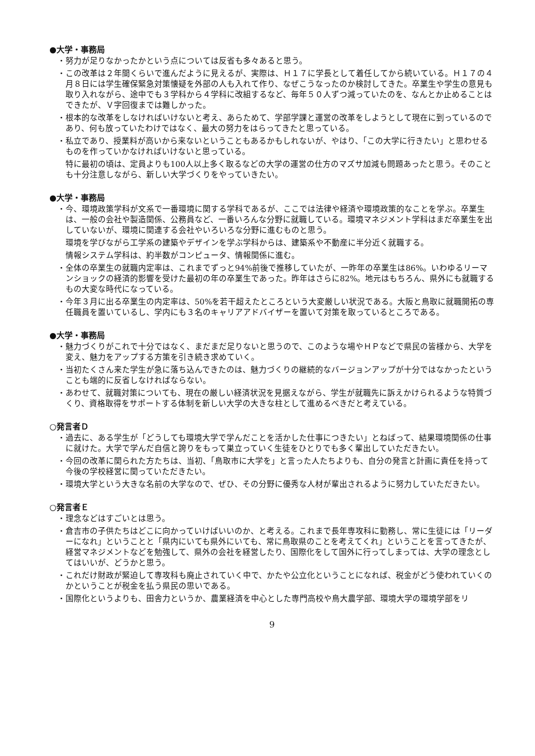●大学・事務局
・努力が足りなかったかという点については反省も多々あると思う。
・この改革は２年間くらいで進んだように見えるが、実際は、Ｈ１７に学長として着任してから続いている。Ｈ１７の４月８日には学生確保緊急対策懐疑を外部の人も入れて作り、なぜこうなったのか検討してきた。卒業生や学生の意見も取り入れながら、途中でも３学科から４学科に改組するなど、毎年５０人ずつ減っていたのを、なんとか止めることはできたが、Ｖ字回復までは難しかった。
・根本的な改革をしなければいけないと考え、あらためて、学部学課と運営の改革をしようとして現在に到っているのであり、何も放っていたわけではなく、最大の努力をはらってきたと思っている。
・私立であり、授業料が高いから来ないということもあるかもしれないが、やはり、「この大学に行きたい」と思わせるものを作っていかなければいけないと思っている。
特に最初の頃は、定員よりも100人以上多く取るなどの大学の運営の仕方のマズサ加減も問題あったと思う。そのことも十分注意しながら、新しい大学づくりをやっていきたい。
●大学・事務局
・今、環境政策学科が文系で一番環境に関する学科であるが、ここでは法律や経済や環境政策的なことを学ぶ。卒業生は、一般の会社や製造関係、公務員など、一番いろんな分野に就職している。環境マネジメント学科はまだ卒業生を出していないが、環境に関連する会社やいろいろな分野に進むものと思う。
環境を学びながら工学系の建築やデザインを学ぶ学科からは、建築系や不動産に半分近く就職する。
情報システム学科は、約半数がコンピュータ、情報関係に進む。
・全体の卒業生の就職内定率は、これまでずっと94%前後で推移していたが、一昨年の卒業生は86%。いわゆるリーマンショックの経済的影響を受けた最初の年の卒業生であった。昨年はさらに82%。地元はもちろん、県外にも就職するもの大変な時代になっている。
・今年３月に出る卒業生の内定率は、50%を若干超えたところという大変厳しい状況である。大阪と鳥取に就職開拓の専任職員を置いているし、学内にも３名のキャリアアドバイザーを置いて対策を取っているところである。
●大学・事務局
・魅力づくりがこれで十分ではなく、まだまだ足りないと思うので、このような場やＨＰなどで県民の皆様から、大学を変え、魅力をアップする方策を引き続き求めていく。
・当初たくさん来た学生が急に落ち込んできたのは、魅力づくりの継続的なバージョンアップが十分ではなかったということも端的に反省しなければならない。
・あわせて、就職対策についても、現在の厳しい経済状況を見据えながら、学生が就職先に訴えかけられるような特質づくり、資格取得をサポートする体制を新しい大学の大きな柱として進めるべきだと考えている。
○発言者Ｄ
・過去に、ある学生が「どうしても環境大学で学んだことを活かした仕事につきたい」とねばって、結果環境関係の仕事に就けた。大学で学んだ自信と誇りをもって巣立っていく生徒をひとりでも多く輩出していただきたい。
・今回の改革に関られた方たちは、当初、「鳥取市に大学を」と言った人たちよりも、自分の発言と計画に責任を持って今後の学校経営に関っていただきたい。
・環境大学という大きな名前の大学なので、ぜひ、その分野に優秀な人材が輩出されるように努力していただきたい。
○発言者Ｅ
・理念などはすごいとは思う。
・倉吉市の子供たちはどこに向かっていけばいいのか、と考える。これまで長年専攻科に勤務し、常に生徒には「リーダーになれ」ということと「県内にいても県外にいても、常に鳥取県のことを考えてくれ」ということを言ってきたが、経営マネジメントなどを勉強して、県外の会社を経営したり、国際化をして国外に行ってしまっては、大学の理念としてはいいが、どうかと思う。
・これだけ財政が緊迫して専攻科も廃止されていく中で、かたや公立化ということになれば、税金がどう使われていくのかということが税金を払う県民の思いである。
・国際化というよりも、田舎力というか、農業経済を中心とした専門高校や鳥大農学部、環境大学の環境学部をリ
9